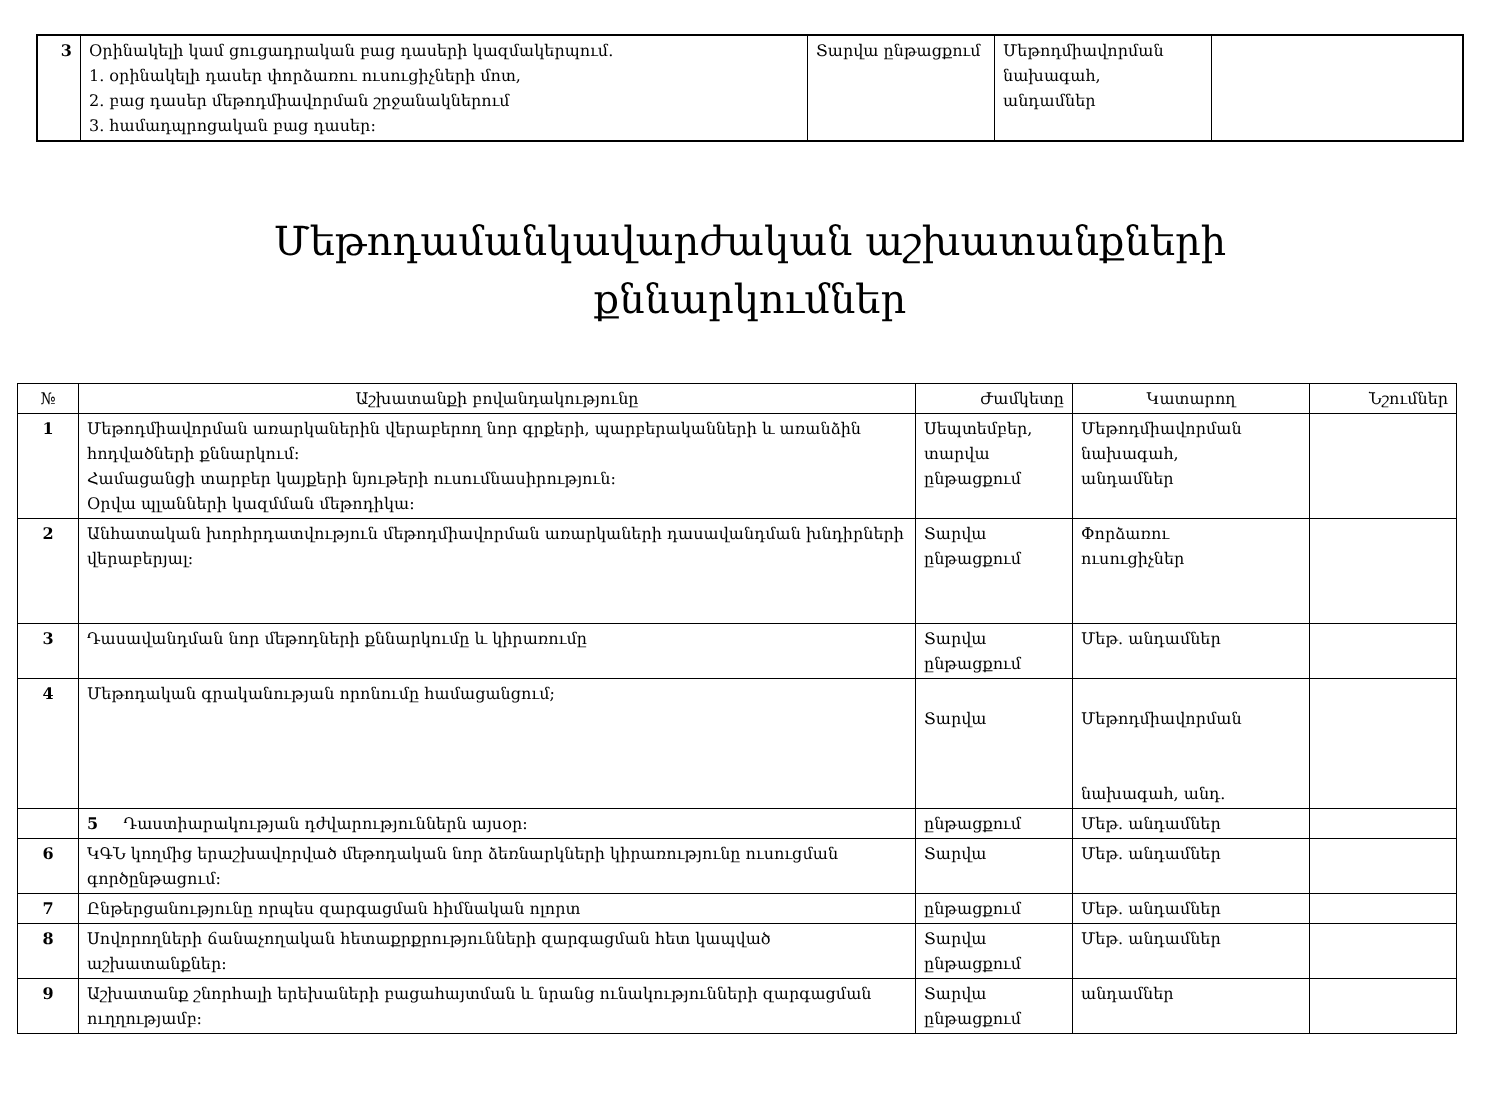| 3 | Օրինակելի կամ ցուցադրական բաց դասերի կազմակերպում. 1. օրինակելի դասեր փորձառու ուսուցիչների մոտ, 2. բաց դասեր մեթոդմիավորման շրջանակներում 3. համադպրոցական բաց դասեր: | Տարվա ընթացքում | Մեթոդմիավորման նախագահ, անդամներ | |
Մեթոդամանկավարժական աշխատանքների
քննարկումներ
| № | Աշխատանքի բովանդակությունը | Ժամկետը | Կատարող | Նշումներ |
| --- | --- | --- | --- | --- |
| 1 | Մեթոդմիավորման առարկաներին վերաբերող նոր գրքերի, պարբերականների և առանձին հոդվածների քննարկում: Համացանցի տարբեր կայքերի նյութերի ուսումնասիրություն: Օրվա պլանների կազմման մեթոդիկա: | Սեպտեմբեր, տարվա ընթացքում | Մեթոդմիավորման նախագահ, անդամներ | |
| 2 | Անհատական խորհրդատվություն մեթոդմիավորման առարկաների դասավանդման խնդիրների վերաբերյալ: | Տարվա ընթացքում | Փորձառու ուսուցիչներ | |
| 3 | Դասավանդման նոր մեթոդների քննարկումը և կիրառումը | Տարվա ընթացքում | Մեթ. անդամներ | |
| 4 | Մեթոդական գրականության որոնումը համացանցում; | Տարվա | Մեթոդմիավորման նախագահ, անդ. | |
| | 5 Դաստիարակության դժվարություններն այսօր: | ընթացքում | Մեթ. անդամներ | |
| 6 | ԿԳՆ կողմից երաշխավորված մեթոդական նոր ձեռնարկների կիրառությունը ուսուցման գործընթացում: | Տարվա | Մեթ. անդամներ | |
| 7 | Ընթերցանությունը որպես զարգացման հիմնական ոլորտ | ընթացքում | Մեթ. անդամներ | |
| 8 | Սովորողների ճանաչողական հետաքրքրությունների զարգացման հետ կապված աշխատանքներ: | Տարվա ընթացքում | Մեթ. անդամներ | |
| 9 | Աշխատանք շնորհալի երեխաների բացահայտման և նրանց ունակությունների զարգացման ուղղությամբ: | Տարվա ընթացքում | անդամներ | |